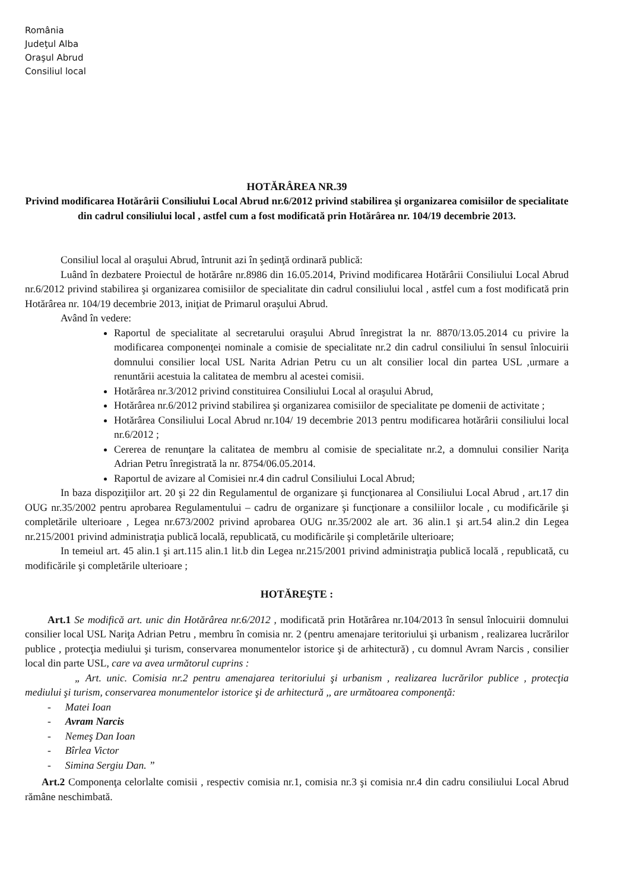România
Judeţul Alba
Oraşul Abrud
Consiliul local
HOTĂRÂREA NR.39
Privind modificarea Hotărârii Consiliului Local Abrud nr.6/2012 privind stabilirea şi organizarea comisiilor de specialitate din cadrul consiliului local , astfel cum a fost modificată prin Hotărârea nr. 104/19 decembrie 2013.
Consiliul local al oraşului Abrud, întrunit azi în şedinţă ordinară publică:
Luând în dezbatere Proiectul de hotărâre nr.8986 din 16.05.2014, Privind modificarea Hotărârii Consiliului Local Abrud nr.6/2012 privind stabilirea şi organizarea comisiilor de specialitate din cadrul consiliului local , astfel cum a fost modificată prin Hotărârea nr. 104/19 decembrie 2013, iniţiat de Primarul oraşului Abrud.
Având în vedere:
Raportul de specialitate al secretarului oraşului Abrud înregistrat la nr. 8870/13.05.2014 cu privire la modificarea componenţei nominale a comisie de specialitate nr.2 din cadrul consiliului în sensul înlocuirii domnului consilier local USL Narita Adrian Petru cu un alt consilier local din partea USL ,urmare a renuntării acestuia la calitatea de membru al acestei comisii.
Hotărârea nr.3/2012 privind constituirea Consiliului Local al oraşului Abrud,
Hotărârea nr.6/2012 privind stabilirea şi organizarea comisiilor de specialitate pe domenii de activitate ;
Hotărârea Consiliului Local Abrud nr.104/ 19 decembrie 2013 pentru modificarea hotărârii consiliului local nr.6/2012 ;
Cererea de renunţare la calitatea de membru al comisie de specialitate nr.2, a domnului consilier Nariţa Adrian Petru înregistrată la nr. 8754/06.05.2014.
Raportul de avizare al Comisiei nr.4 din cadrul Consiliului Local Abrud;
In baza dispoziţiilor art. 20 şi 22 din Regulamentul de organizare şi funcţionarea al Consiliului Local Abrud , art.17 din OUG nr.35/2002 pentru aprobarea Regulamentului – cadru de organizare şi funcţionare a consiliilor locale , cu modificările şi completările ulterioare , Legea nr.673/2002 privind aprobarea OUG nr.35/2002 ale art. 36 alin.1 şi art.54 alin.2 din Legea nr.215/2001 privind administraţia publică locală, republicată, cu modificările şi completările ulterioare;
In temeiul art. 45 alin.1 şi art.115 alin.1 lit.b din Legea nr.215/2001 privind administraţia publică locală , republicată, cu modificările şi completările ulterioare ;
HOTĂREŞTE :
Art.1 Se modifică art. unic din Hotărârea nr.6/2012 , modificată prin Hotărârea nr.104/2013 în sensul înlocuirii domnului consilier local USL Nariţa Adrian Petru , membru în comisia nr. 2 (pentru amenajare teritoriului şi urbanism , realizarea lucrărilor publice , protecţia mediului şi turism, conservarea monumentelor istorice şi de arhitectură) , cu domnul Avram Narcis , consilier local din parte USL, care va avea următorul cuprins :
„ Art. unic. Comisia nr.2 pentru amenajarea teritoriului şi urbanism , realizarea lucrărilor publice , protecţia mediului şi turism, conservarea monumentelor istorice şi de arhitectură ,, are următoarea componenţă:
- Matei Ioan
- Avram Narcis
- Nemeş Dan Ioan
- Bîrlea Victor
- Simina Sergiu Dan. ”
Art.2 Componenţa celorlalte comisii , respectiv comisia nr.1, comisia nr.3 şi comisia nr.4 din cadru consiliului Local Abrud rămâne neschimbată.